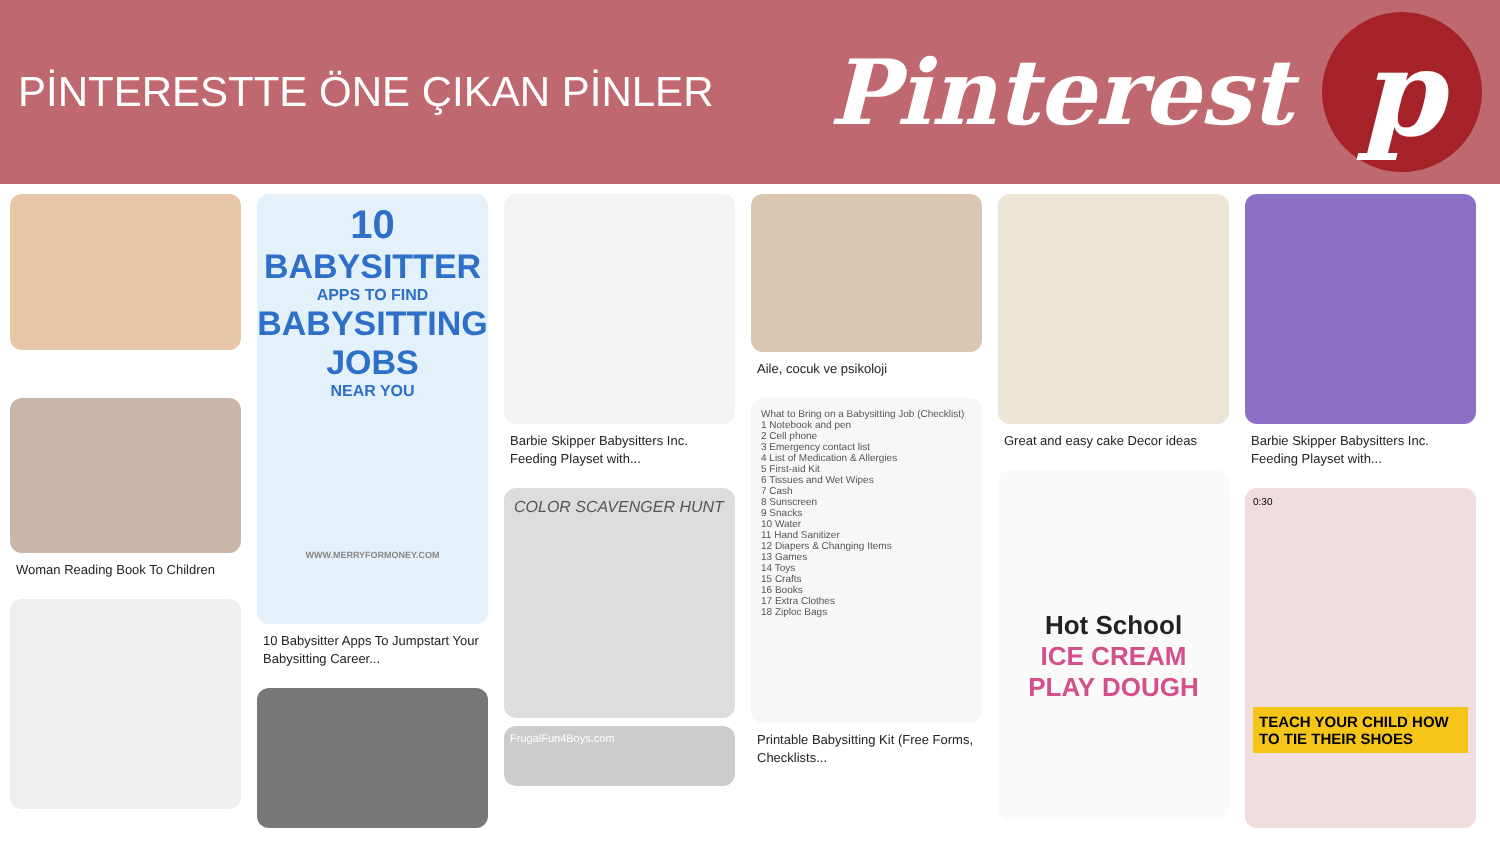PİNTERESTTE ÖNE ÇIKAN PİNLER
Pinterest
p
Woman Reading Book To Children
10
BABYSITTER
APPS TO FIND
BABYSITTING
JOBS
NEAR YOU
WWW.MERRYFORMONEY.COM
10 Babysitter Apps To Jumpstart Your Babysitting Career...
Barbie Skipper Babysitters Inc. Feeding Playset with...
COLOR SCAVENGER HUNT
FrugalFun4Boys.com
Aile, cocuk ve psikoloji
What to Bring on a Babysitting Job (Checklist)
1 Notebook and pen
2 Cell phone
3 Emergency contact list
4 List of Medication & Allergies
5 First-aid Kit
6 Tissues and Wet Wipes
7 Cash
8 Sunscreen
9 Snacks
10 Water
11 Hand Sanitizer
12 Diapers & Changing Items
13 Games
14 Toys
15 Crafts
16 Books
17 Extra Clothes
18 Ziploc Bags
Printable Babysitting Kit (Free Forms, Checklists...
Great and easy cake Decor ideas
Hot School
ICE CREAM
PLAY DOUGH
Barbie Skipper Babysitters Inc. Feeding Playset with...
0:30
TEACH YOUR CHILD HOW TO TIE THEIR SHOES